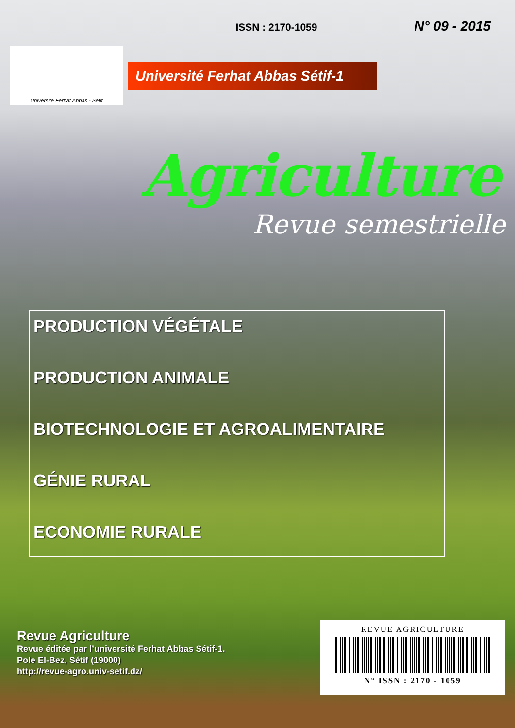ISSN : 2170-1059 N° 09 - 2015
Université Ferhat Abbas - Sétif
Université Ferhat Abbas Sétif-1
Agriculture
Revue semestrielle
PRODUCTION VÉGÉTALE
PRODUCTION ANIMALE
BIOTECHNOLOGIE ET AGROALIMENTAIRE
GÉNIE RURAL
ECONOMIE RURALE
Revue Agriculture
Revue éditée par l’université Ferhat Abbas Sétif-1.
Pole El-Bez, Sétif (19000)
http://revue-agro.univ-setif.dz/
REVUE AGRICULTURE
N° ISSN : 2170 - 1059